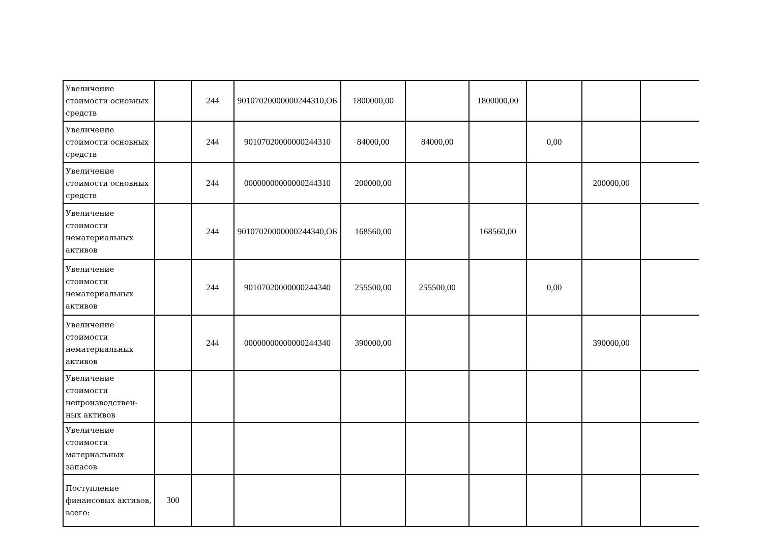| Увеличение стоимости основных средств | | 244 | 90107020000000244310,ОБ | 1800000,00 | | 1800000,00 | | | |
| Увеличение стоимости основных средств | | 244 | 90107020000000244310 | 84000,00 | 84000,00 | | 0,00 | | |
| Увеличение стоимости основных средств | | 244 | 00000000000000244310 | 200000,00 | | | | 200000,00 | |
| Увеличение стоимости нематериальных активов | | 244 | 90107020000000244340,ОБ | 168560,00 | | 168560,00 | | | |
| Увеличение стоимости нематериальных активов | | 244 | 90107020000000244340 | 255500,00 | 255500,00 | | 0,00 | | |
| Увеличение стоимости нематериальных активов | | 244 | 00000000000000244340 | 390000,00 | | | | 390000,00 | |
| Увеличение стоимости непроизводствен-ных активов | | | | | | | | | |
| Увеличение стоимости материальных запасов | | | | | | | | | |
| Поступление финансовых активов, всего: | 300 | | | | | | | | |